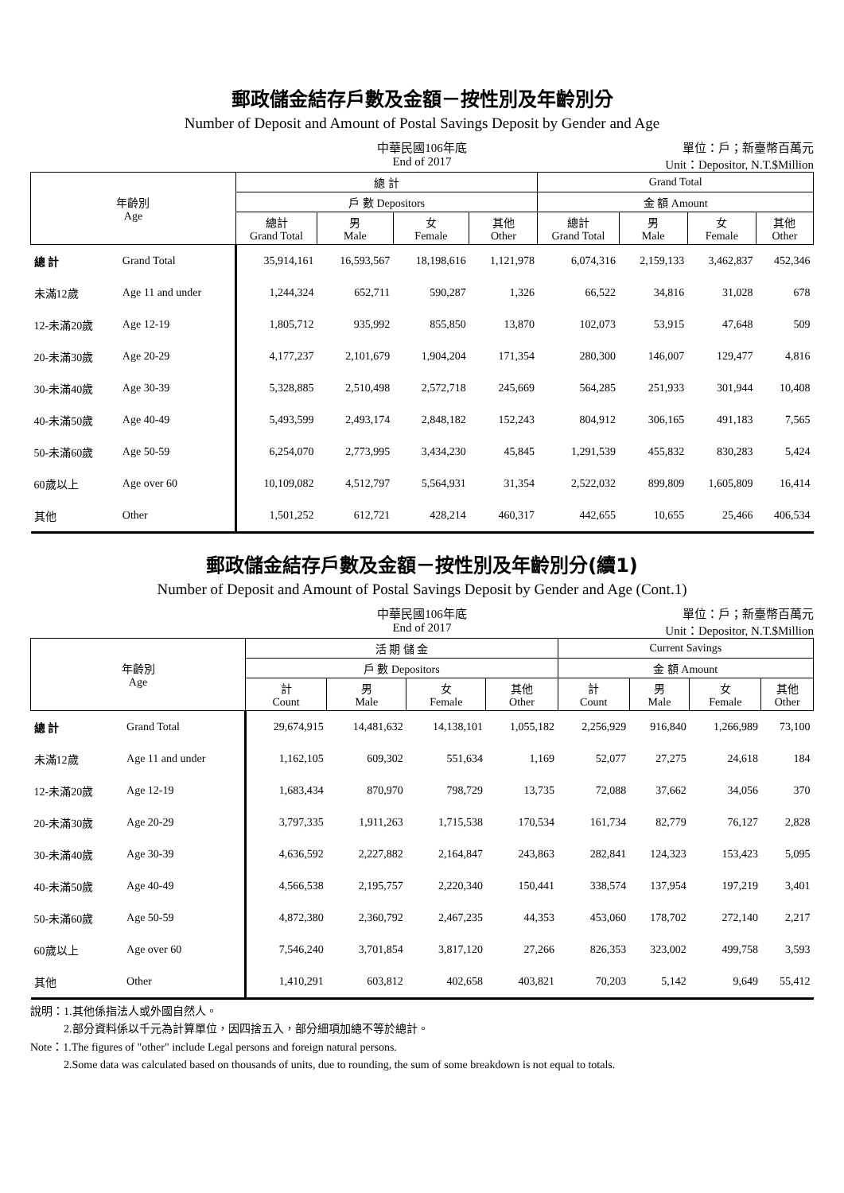郵政儲金結存戶數及金額－按性別及年齡別分
Number of Deposit and Amount of Postal Savings Deposit by Gender and Age
中華民國106年底
End of 2017
單位：戶；新臺幣百萬元
Unit：Depositor, N.T.$Million
| 年齡別 Age | | 總 計 | | | | Grand Total | | | |
| --- | --- | --- | --- | --- | --- | --- | --- | --- | --- |
| | | 戶 數 Depositors | | | | 金 額 Amount | | | |
| | | 總計 Grand Total | 男 Male | 女 Female | 其他 Other | 總計 Grand Total | 男 Male | 女 Female | 其他 Other |
| 總 計 | Grand Total | 35,914,161 | 16,593,567 | 18,198,616 | 1,121,978 | 6,074,316 | 2,159,133 | 3,462,837 | 452,346 |
| 未滿12歲 | Age 11 and under | 1,244,324 | 652,711 | 590,287 | 1,326 | 66,522 | 34,816 | 31,028 | 678 |
| 12-未滿20歲 | Age 12-19 | 1,805,712 | 935,992 | 855,850 | 13,870 | 102,073 | 53,915 | 47,648 | 509 |
| 20-未滿30歲 | Age 20-29 | 4,177,237 | 2,101,679 | 1,904,204 | 171,354 | 280,300 | 146,007 | 129,477 | 4,816 |
| 30-未滿40歲 | Age 30-39 | 5,328,885 | 2,510,498 | 2,572,718 | 245,669 | 564,285 | 251,933 | 301,944 | 10,408 |
| 40-未滿50歲 | Age 40-49 | 5,493,599 | 2,493,174 | 2,848,182 | 152,243 | 804,912 | 306,165 | 491,183 | 7,565 |
| 50-未滿60歲 | Age 50-59 | 6,254,070 | 2,773,995 | 3,434,230 | 45,845 | 1,291,539 | 455,832 | 830,283 | 5,424 |
| 60歲以上 | Age over 60 | 10,109,082 | 4,512,797 | 5,564,931 | 31,354 | 2,522,032 | 899,809 | 1,605,809 | 16,414 |
| 其他 | Other | 1,501,252 | 612,721 | 428,214 | 460,317 | 442,655 | 10,655 | 25,466 | 406,534 |
郵政儲金結存戶數及金額－按性別及年齡別分(續1)
Number of Deposit and Amount of Postal Savings Deposit by Gender and Age (Cont.1)
中華民國106年底
End of 2017
單位：戶；新臺幣百萬元
Unit：Depositor, N.T.$Million
| 年齡別 Age | | 活 期 儲 金 | | | | Current Savings | | | |
| --- | --- | --- | --- | --- | --- | --- | --- | --- | --- |
| | | 戶 數 Depositors | | | | 金 額 Amount | | | |
| | | 計 Count | 男 Male | 女 Female | 其他 Other | 計 Count | 男 Male | 女 Female | 其他 Other |
| 總 計 | Grand Total | 29,674,915 | 14,481,632 | 14,138,101 | 1,055,182 | 2,256,929 | 916,840 | 1,266,989 | 73,100 |
| 未滿12歲 | Age 11 and under | 1,162,105 | 609,302 | 551,634 | 1,169 | 52,077 | 27,275 | 24,618 | 184 |
| 12-未滿20歲 | Age 12-19 | 1,683,434 | 870,970 | 798,729 | 13,735 | 72,088 | 37,662 | 34,056 | 370 |
| 20-未滿30歲 | Age 20-29 | 3,797,335 | 1,911,263 | 1,715,538 | 170,534 | 161,734 | 82,779 | 76,127 | 2,828 |
| 30-未滿40歲 | Age 30-39 | 4,636,592 | 2,227,882 | 2,164,847 | 243,863 | 282,841 | 124,323 | 153,423 | 5,095 |
| 40-未滿50歲 | Age 40-49 | 4,566,538 | 2,195,757 | 2,220,340 | 150,441 | 338,574 | 137,954 | 197,219 | 3,401 |
| 50-未滿60歲 | Age 50-59 | 4,872,380 | 2,360,792 | 2,467,235 | 44,353 | 453,060 | 178,702 | 272,140 | 2,217 |
| 60歲以上 | Age over 60 | 7,546,240 | 3,701,854 | 3,817,120 | 27,266 | 826,353 | 323,002 | 499,758 | 3,593 |
| 其他 | Other | 1,410,291 | 603,812 | 402,658 | 403,821 | 70,203 | 5,142 | 9,649 | 55,412 |
說明：1.其他係指法人或外國自然人。
   2.部分資料係以千元為計算單位，因四捨五入，部分細項加總不等於總計。
Note：1.The figures of "other" include Legal persons and foreign natural persons.
   2.Some data was calculated based on thousands of units, due to rounding, the sum of some breakdown is not equal to totals.